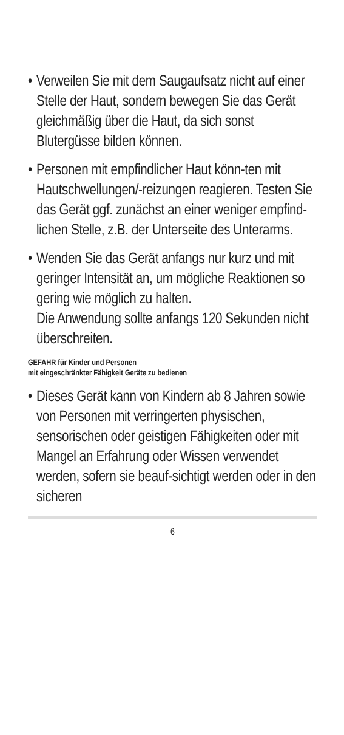•
Verweilen Sie mit dem Saugaufsatz nicht auf einer Stelle der Haut, sondern bewegen Sie das Gerät gleichmäßig über die Haut, da sich sonst Blutergüsse bilden können.
•
Personen mit empfindlicher Haut könn-ten mit Hautschwellungen/-reizungen reagieren. Testen Sie das Gerät ggf. zunächst an einer weniger empfind-lichen Stelle, z.B. der Unterseite des Unterarms.
•
Wenden Sie das Gerät anfangs nur kurz und mit geringer Intensität an, um mögliche Reaktionen so gering wie möglich zu halten.
Die Anwendung sollte anfangs 120 Sekunden nicht überschreiten.
GEFAHR für Kinder und Personen
mit eingeschränkter Fähigkeit Geräte zu bedienen
•
Dieses Gerät kann von Kindern ab 8 Jahren sowie von Personen mit verringerten physischen, sensorischen oder geistigen Fähigkeiten oder mit Mangel an Erfahrung oder Wissen verwendet werden, sofern sie beauf-sichtigt werden oder in den sicheren
6